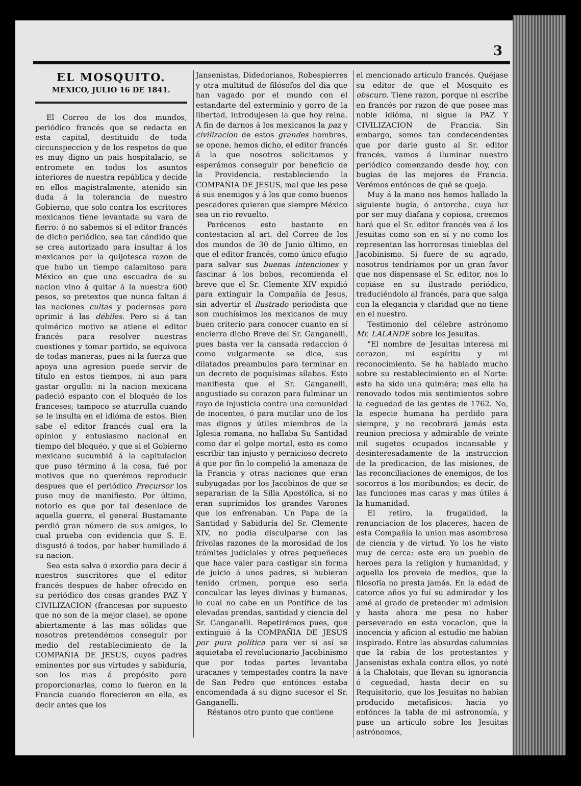3
EL MOSQUITO.
MEXICO, JULIO 16 DE 1841.
El Correo de los dos mundos, periódico francés que se redacta en esta capital, destituido de toda circunspeccion y de los respetos de que es muy digno un pais hospitalario, se entromete en todos los asuntos interiores de nuestra república y decide en ellos magistralmente, atenido sin duda á la tolerancia de nuestro Gobierno, que solo contra los escritores mexicanos tiene levantada su vara de fierro: ó no sabemos si el editor francés de dicho periódico, sea tan cándido que se crea autorizado para insultar á los mexicanos por la quijotesca razon de que hubo un tiempo calamitoso para México en que una escuadra de su nacion vino á quitar á la nuestra 600 pesos, so pretextos que nunca faltan á las naciones cultas y poderosas para oprimir á las débiles. Pero si á tan quimérico motivo se atiene el editor francés para resolver nuestras cuestiones y tomar partido, se equivoca de todas maneras, pues ni la fuerza que apoya una agresion puede servir de título en estos tiempos, ni aun para gastar orgullo: ni la nacion mexicana padeció espanto con el bloquéo de los franceses; tampoco se aturrulla cuando se le insulta en el idióma de estos. Bien sabe el editor francés cual era la opinion y entusiasmo nacional en tiempo del bloquéo, y que si el Gobierno mexicano sucumbió á la capitulacion que puso término á la cosa, fué por motivos que no querémos reproducir despues que el periódico Precursor los puso muy de manifiesto. Por último, notorio es que por tal desenlace de aquella guerra, el general Bustamante perdió gran número de sus amigos, lo cual prueba con evidencia que S. E. disgustó á todos, por haber humillado á su nacion.
Sea esta salva ó exordio para decir á nuestros suscritores que el editor francés despues de haber ofrecido en su periódico dos cosas grandes PAZ Y CIVILIZACION (francesas por supuesto que no son de la mejor clase), se opone abiertamente á las mas sólidas que nosotros pretendémos conseguir por medio del restablecimiento de la COMPAÑIA DE JESUS, cuyos padres eminentes por sus virtudes y sabiduría, son los mas á propósito para proporcionarlas, como lo fueron en la Francia cuando florecieron en ella, es decir antes que los
Jansenistas, Didedorianos, Robespierres y otra multitud de filósofos del dia que han vagado por el mundo con el estandarte del exterminio y gorro de la libertad, introdujesen la que hoy reina. A fin de darnos á los mexicanos la paz y civilizacion de estos grandes hombres, se opone, hemos dicho, el editor francés á la que nosotros solicitamos y esperámos conseguir por beneficio de la Providencia, restableciendo la COMPAÑIA DE JESUS, mal que les pese á sus enemigos y á los que como buenos pescadores quieren que siempre México sea un rio revuelto.
Parécenos esto bastante en contestacion al art. del Correo de los dos mundos de 30 de Junio último, en que el editor francés, como único efugio para salvar sus buenas intenciones y fascinar á los bobos, recomienda el breve que el Sr. Clemente XIV expidió para extinguir la Compañía de Jesus, sin advertir el ilustrado periodista que son muchísimos los mexicanos de muy buen criterio para conocer cuanto en sí encierra dicho Breve del Sr. Ganganelli, pues basta ver la cansada redaccion ó como vulgarmente se dice, sus dilatados preambulos para terminar en un decreto de poquísimas sílabas. Esto manifiesta que el Sr. Ganganelli, angustiado su corazon para fulminar un rayo de injusticia contra una comunidad de inocentes, ó para mutilar uno de los mas dignos y útiles miembros de la Iglesia romana, no hallaba Su Santidad como dar el golpe mortal, esto es como escribir tan injusto y pernicioso decreto á que por fin lo compelió la amenaza de la Francia y otras naciones que eran subyugadas por los Jacobinos de que se separarian de la Silla Apostólica, si no eran suprimidos los grandes Varones que los enfrenaban. Un Papa de la Santidad y Sabiduría del Sr. Clemente XIV, no podia disculparse con las frívolas razones de la morosidad de los trámites judiciales y otras pequeñeces que hace valer para castigar sin forma de juicio á unos padres, si hubieran tenido crimen, porque eso seria conculcar las leyes divinas y humanas, lo cual no cabe en un Pontífice de las elevadas prendas, santidad y ciencia del Sr. Ganganelli. Repetirémos pues, que extinguió á la COMPAÑIA DE JESUS por pura política para ver si así se aquietaba el revolucionario Jacobinismo que por todas partes levantaba uracanes y tempestades contra la nave de San Pedro que entónces estaba encomendada á su digno sucesor el Sr. Ganganelli.
Réstanos otro punto que contiene
el mencionado artículo francés. Quéjase su editor de que el Mosquito es obscuro. Tiene razon, porque ni escribe en francés por razon de que posee mas noble idióma, ni sigue la PAZ Y CIVILIZACION de Francia. Sin embargo, somos tan condecendentes que por darle gusto al Sr. editor francés, vamos á iluminar nuestro periódico comenzando desde hoy, con bugias de las mejores de Francia. Verémos entónces de qué se queja.
Muy á la mano nos hemos hallado la siguiente bugía, ó antorcha, cuya luz por ser muy diafana y copiosa, creemos hará que el Sr. editor francés vea á los Jesuitas como son en sí y no como los representan las horrorosas tinieblas del Jacobinismo. Si fuere de su agrado, nosotros tendríamos por un gran favor que nos dispensase el Sr. editor, nos lo copiáse en su ilustrado periódico, traduciéndolo al francés, para que salga con la elegancia y claridad que no tiene en el nuestro.
Testimonio del célebre astrónomo Mr. LALANDE sobre los Jesuitas.
"El nombre de Jesuitas interesa mi corazon, mi espíritu y mi reconocimiento. Se ha hablado mucho sobre su restablecimiento en el Norte: esto ha sido una quiméra; mas ella ha renovado todos mis sentimientos sobre la ceguedad de las gentes de 1762. No, la especie humana ha perdido para siempre, y no recobrará jamás esta reunion preciosa y admirable de veinte mil sugetos ocupados incansable y desinteresadamente de la instruccion de la predicacion, de las misiones, de las reconciliaciones de enemigos, de los socorros á los moribundos; es decir, de las funciones mas caras y mas útiles á la humanidad.
El retiro, la frugalidad, la renunciacion de los placeres, hacen de esta Compañía la union mas asombrosa de ciencia y de virtud. Yo los he visto muy de cerca: este era un pueblo de heroes para la religion y humanidad, y aquella los proveia de medios, que la filosofía no presta jamás. En la edad de catorce años yo fuí su admirador y los amé al grado de pretender mi admision y hasta ahora me pesa no haber perseverado en esta vocacion, que la inocencia y aficion al estudio me habian inspirado. Entre las absurdas calumnias que la rabia de los protestantes y Jansenistas exhala contra ellos, yo noté á la Chalotais, que llevan su ignorancia ó ceguedad, hasta decir en su Requisitorio, que los Jesuitas no habian producido metafísicos: hacia yo entónces la tabla de mi astronomía, y puse un artículo sobre los Jesuitas astrónomos,